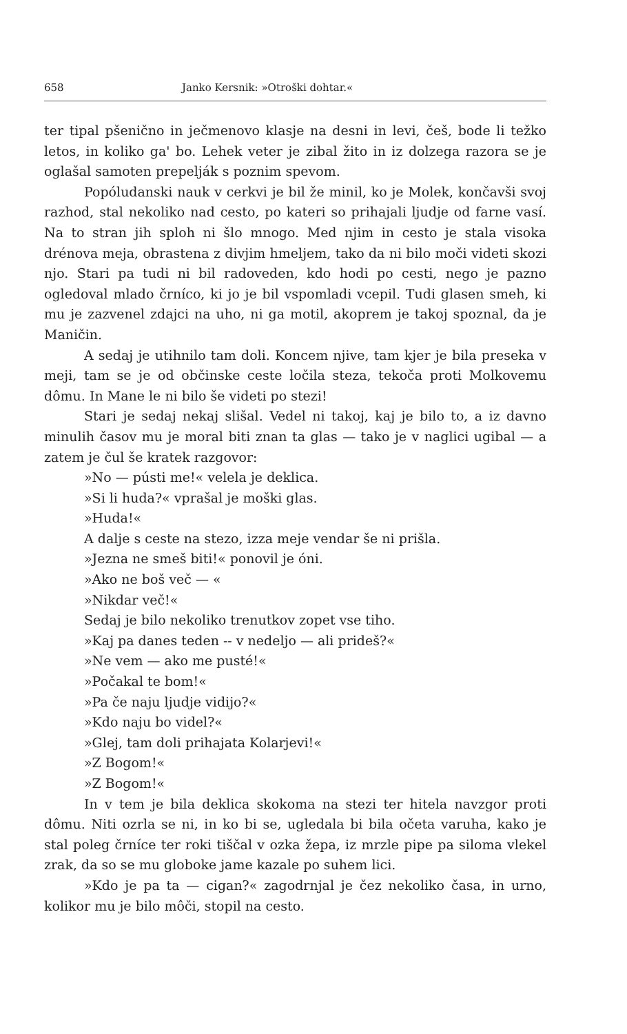658 Janko Kersnik: »Otroški dohtar.«
ter tipal pšenično in ječmenovo klasje na desni in levi, češ, bode li težko letos, in koliko ga' bo. Lehek veter je zibal žito in iz dolzega razora se je oglašal samoten prepelják s poznim spevom.
Popóludanski nauk v cerkvi je bil že minil, ko je Molek, končavši svoj razhod, stal nekoliko nad cesto, po kateri so prihajali ljudje od farne vasí. Na to stran jih sploh ni šlo mnogo. Med njim in cesto je stala visoka drénova meja, obrastena z divjim hmeljem, tako da ni bilo moči videti skozi njo. Stari pa tudi ni bil radoveden, kdo hodi po cesti, nego je pazno ogledoval mlado črníco, ki jo je bil vspomladi vcepil. Tudi glasen smeh, ki mu je zazvenel zdajci na uho, ni ga motil, akoprem je takoj spoznal, da je Maničin.
A sedaj je utihnilo tam doli. Koncem njive, tam kjer je bila preseka v meji, tam se je od občinske ceste ločila steza, tekoča proti Molkovemu dômu. In Mane le ni bilo še videti po stezi!
Stari je sedaj nekaj slišal. Vedel ni takoj, kaj je bilo to, a iz davno minulih časov mu je moral biti znan ta glas — tako je v naglici ugibal — a zatem je čul še kratek razgovor:
»No — pústi me!« velela je deklica.
»Si li huda?« vprašal je moški glas.
»Huda!«
A dalje s ceste na stezo, izza meje vendar še ni prišla.
»Jezna ne smeš biti!« ponovil je óni.
»Ako ne boš več — «
»Nikdar več!«
Sedaj je bilo nekoliko trenutkov zopet vse tiho.
»Kaj pa danes teden -- v nedeljo — ali prideš?«
»Ne vem — ako me pusté!«
»Počakal te bom!«
»Pa če naju ljudje vidijo?«
»Kdo naju bo videl?«
»Glej, tam doli prihajata Kolarjevi!«
»Z Bogom!«
»Z Bogom!«
In v tem je bila deklica skokoma na stezi ter hitela navzgor proti dômu. Niti ozrla se ni, in ko bi se, ugledala bi bila očeta varuha, kako je stal poleg črníce ter roki tiščal v ozka žepa, iz mrzle pipe pa siloma vlekel zrak, da so se mu globoke jame kazale po suhem lici.
»Kdo je pa ta — cigan?« zagodrnjal je čez nekoliko časa, in urno, kolikor mu je bilo môči, stopil na cesto.